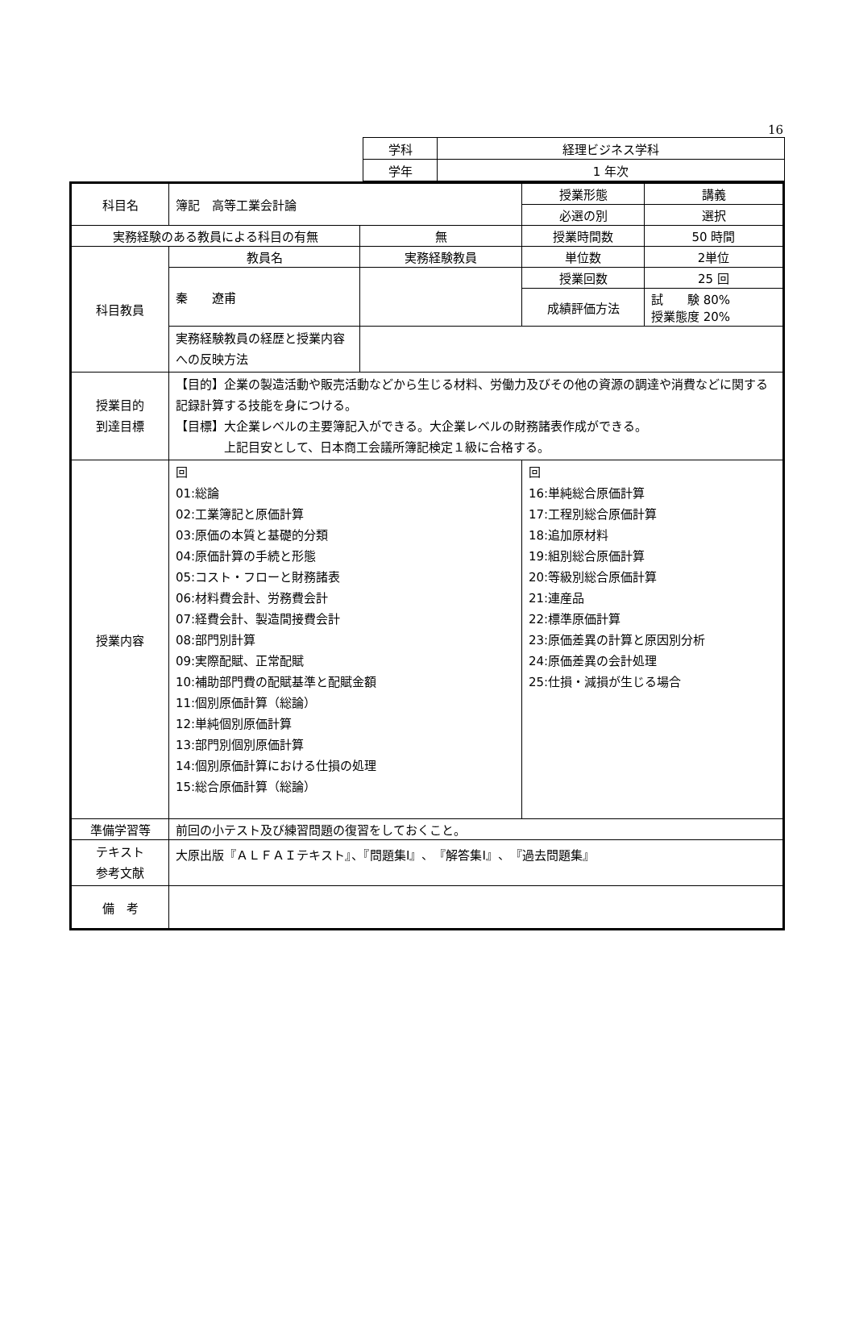16
| 学科 | 経理ビジネス学科 |
| 学年 | 1 年次 |
| 科目名 | 簿記 高等工業会計論 | | 授業形態 | 講義 |
| | | | 必選の別 | 選択 |
| 実務経験のある教員による科目の有無 | | 無 | 授業時間数 | 50 時間 |
| 科目教員 | 教員名 | 実務経験教員 | 単位数 | 2単位 |
| | 秦 遼甫 | | 授業回数 | 25 回 |
| | | | 成績評価方法 | 試 験 80% 授業態度 20% |
| | 実務経験教員の経歴と授業内容への反映方法 | | | |
| 授業目的 到達目標 | 【目的】企業の製造活動や販売活動などから生じる材料、労働力及びその他の資源の調達や消費などに関する記録計算する技能を身につける。 【目標】大企業レベルの主要簿記入ができる。大企業レベルの財務諸表作成ができる。 上記目安として、日本商工会議所簿記検定１級に合格する。 | | | |
| 授業内容 | 回 01:総論 02:工業簿記と原価計算 03:原価の本質と基礎的分類 04:原価計算の手続と形態 05:コスト・フローと財務諸表 06:材料費会計、労務費会計 07:経費会計、製造間接費会計 08:部門別計算 09:実際配賦、正常配賦 10:補助部門費の配賦基準と配賦金額 11:個別原価計算（総論） 12:単純個別原価計算 13:部門別個別原価計算 14:個別原価計算における仕損の処理 15:総合原価計算（総論） | | 回 16:単純総合原価計算 17:工程別総合原価計算 18:追加原材料 19:組別総合原価計算 20:等級別総合原価計算 21:連産品 22:標準原価計算 23:原価差異の計算と原因別分析 24:原価差異の会計処理 25:仕損・減損が生じる場合 | |
| 準備学習等 | 前回の小テスト及び練習問題の復習をしておくこと。 | | | |
| テキスト 参考文献 | 大原出版『ＡＬＦＡＩテキスト』、『問題集Ⅰ』、『解答集Ⅰ』、『過去問題集』 | | | |
| 備 考 | | | | |